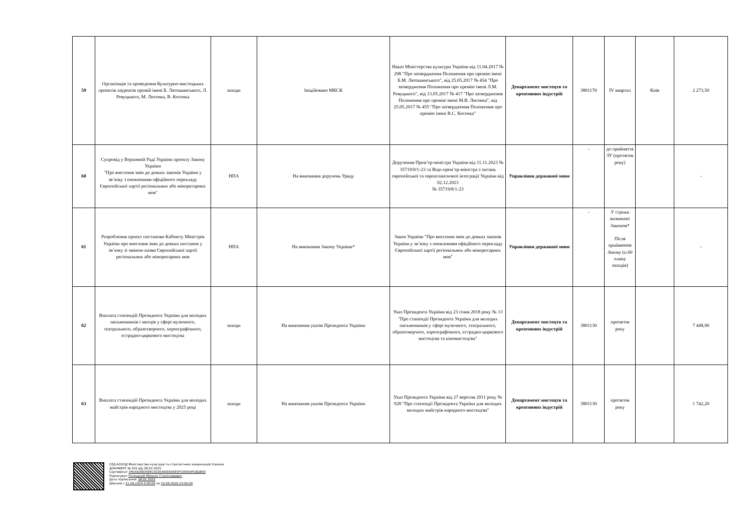| 59 | Організація та проведення Культурно-мистецьких проектів лауреатів премій імені Б. Лятошинського, Л. Ревуцького, М. Лисенка, В. Косенка | заходи | Ініційовано МКСК | Наказ Міністерства культури України від 11.04.2017 № 298 "Про затвердження Положення про премію імені Б.М. Лятошинського", від 25.05.2017 № 454 "Про затвердження Положення про премію імені Л.М. Ревуцького", від 13.05.2017 № 417 "Про затвердження Положення про премію імені М.В. Лисенка", від 25.05.2017 № 455 "Про затвердження Положення про премію імені В.С. Косенка" | Департамент мистецтв та креативних індустрій | 3801170 | IV квартал | Київ | 2 273,50 |
| 60 | Супровід у Верховній Раді України проекту Закону України "Про внесення змін до деяких законів України у зв’язку з оновленням офіційного перекладу Європейської хартії регіональних або міноритарних мов" | НПА | На виконання доручень Уряду | Доручення Прем’єр-міністра України від 11.11.2023 № 35719/0/1-23 та Віце-прем’єр-міністра з питань європейської та євроатлантичної інтеграції України від 02.12.2023 № 35719/8/1-23 | Управління державної мови | - | до прийняття ЗУ (протягом року) | | - |
| 61 | Розроблення проект постанови Кабінету Міністрів України про внесення змін до деяких постанов у зв’язку зі зміною назви Європейської хартії регіональних або міноритарних мов | НПА | На виконання Закону України* | Закон України "Про внесення змін до деяких законів України у зв’язку з оновленням офіційного перекладу Європейської хартії регіональних або міноритарних мов" | Управління державної мови | - | У строки визначені Законом* Після прийняття Закону (п.60 плану заходів) | | - |
| 62 | Виплата стипендій Президента України для молодих письменників і митців у сфері музичного, театрального, образотворчого, хореографічного, естрадно-циркового мистецтва | заходи | На виконання указів Президента України | Указ Президента України від 23 січня 2018 року № 13 "Про стипендії Президента України для молодих письменників у сфері музичного, театрального, образотворчого, хореографічного, естрадно-циркового мистецтва та кіномистецтва" | Департамент мистецтв та креативних індустрій | 3801130 | протягом року | | 7 448,90 |
| 63 | Виплата стипендій Президента України для молодих майстрів народного мистецтва у 2025 році | заходи | На виконання указів Президента України | Указ Президента України від 27 вересня 2011 року № 928 "Про стипендії Президента України для молодих молодих майстрів народного мистецтва" | Департамент мистецтв та креативних індустрій | 3801130 | протягом року | | 1 742,20 |
СЕД АСКОД Міністерство культури та стратегічних комунікацій України
ДОКУМЕНТ № 202 від 28.02.2025
Сертифікат 3FAA9288358EC00304000000E5F539004FD8D800
Підписувач Точицький Микола Станіславович
Дата підписання: 28.02.2025
Дійсний з 11.09.2024 0:00:00 по 10.09.2026 23:59:59